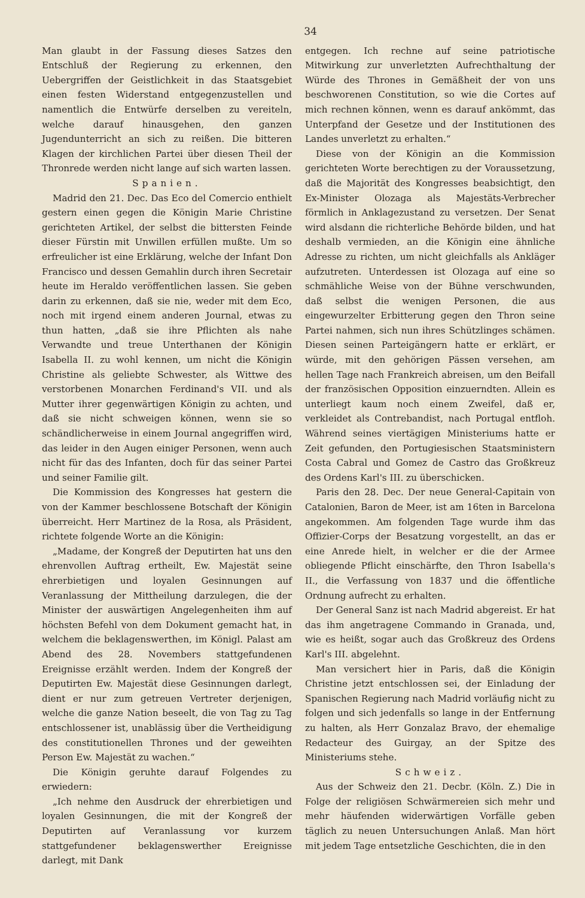34
Man glaubt in der Fassung dieses Satzes den Entschluß der Regierung zu erkennen, den Uebergriffen der Geistlichkeit in das Staatsgebiet einen festen Widerstand entgegenzustellen und namentlich die Entwürfe derselben zu vereiteln, welche darauf hinausgehen, den ganzen Jugendunterricht an sich zu reißen. Die bitteren Klagen der kirchlichen Partei über diesen Theil der Thronrede werden nicht lange auf sich warten lassen.
Spanien.
Madrid den 21. Dec. Das Eco del Comercio enthielt gestern einen gegen die Königin Marie Christine gerichteten Artikel, der selbst die bittersten Feinde dieser Fürstin mit Unwillen erfüllen mußte. Um so erfreulicher ist eine Erklärung, welche der Infant Don Francisco und dessen Gemahlin durch ihren Secretair heute im Heraldo veröffentlichen lassen. Sie geben darin zu erkennen, daß sie nie, weder mit dem Eco, noch mit irgend einem anderen Journal, etwas zu thun hatten, „daß sie ihre Pflichten als nahe Verwandte und treue Unterthanen der Königin Isabella II. zu wohl kennen, um nicht die Königin Christine als geliebte Schwester, als Wittwe des verstorbenen Monarchen Ferdinand's VII. und als Mutter ihrer gegenwärtigen Königin zu achten, und daß sie nicht schweigen können, wenn sie so schändlicherweise in einem Journal angegriffen wird, das leider in den Augen einiger Personen, wenn auch nicht für das des Infanten, doch für das seiner Partei und seiner Familie gilt.
Die Kommission des Kongresses hat gestern die von der Kammer beschlossene Botschaft der Königin überreicht. Herr Martinez de la Rosa, als Präsident, richtete folgende Worte an die Königin:
„Madame, der Kongreß der Deputirten hat uns den ehrenvollen Auftrag ertheilt, Ew. Majestät seine ehrerbietigen und loyalen Gesinnungen auf Veranlassung der Mittheilung darzulegen, die der Minister der auswärtigen Angelegenheiten ihm auf höchsten Befehl von dem Dokument gemacht hat, in welchem die beklagenswerthen, im Königl. Palast am Abend des 28. Novembers stattgefundenen Ereignisse erzählt werden. Indem der Kongreß der Deputirten Ew. Majestät diese Gesinnungen darlegt, dient er nur zum getreuen Vertreter derjenigen, welche die ganze Nation beseelt, die von Tag zu Tag entschlossener ist, unablässig über die Vertheidigung des constitutionellen Thrones und der geweihten Person Ew. Majestät zu wachen.“
Die Königin geruhte darauf Folgendes zu erwiedern:
„Ich nehme den Ausdruck der ehrerbietigen und loyalen Gesinnungen, die mit der Kongreß der Deputirten auf Veranlassung vor kurzem stattgefundener beklagenswerther Ereignisse darlegt, mit Dank
entgegen. Ich rechne auf seine patriotische Mitwirkung zur unverletzten Aufrechthaltung der Würde des Thrones in Gemäßheit der von uns beschworenen Constitution, so wie die Cortes auf mich rechnen können, wenn es darauf ankömmt, das Unterpfand der Gesetze und der Institutionen des Landes unverletzt zu erhalten.“
Diese von der Königin an die Kommission gerichteten Worte berechtigen zu der Voraussetzung, daß die Majorität des Kongresses beabsichtigt, den Ex-Minister Olozaga als Majestäts-Verbrecher förmlich in Anklagezustand zu versetzen. Der Senat wird alsdann die richterliche Behörde bilden, und hat deshalb vermieden, an die Königin eine ähnliche Adresse zu richten, um nicht gleichfalls als Ankläger aufzutreten. Unterdessen ist Olozaga auf eine so schmähliche Weise von der Bühne verschwunden, daß selbst die wenigen Personen, die aus eingewurzelter Erbitterung gegen den Thron seine Partei nahmen, sich nun ihres Schützlinges schämen. Diesen seinen Parteigängern hatte er erklärt, er würde, mit den gehörigen Pässen versehen, am hellen Tage nach Frankreich abreisen, um den Beifall der französischen Opposition einzuerndten. Allein es unterliegt kaum noch einem Zweifel, daß er, verkleidet als Contrebandist, nach Portugal entfloh. Während seines viertägigen Ministeriums hatte er Zeit gefunden, den Portugiesischen Staatsministern Costa Cabral und Gomez de Castro das Großkreuz des Ordens Karl's III. zu überschicken.
Paris den 28. Dec. Der neue General-Capitain von Catalonien, Baron de Meer, ist am 16ten in Barcelona angekommen. Am folgenden Tage wurde ihm das Offizier-Corps der Besatzung vorgestellt, an das er eine Anrede hielt, in welcher er die der Armee obliegende Pflicht einschärfte, den Thron Isabella's II., die Verfassung von 1837 und die öffentliche Ordnung aufrecht zu erhalten.
Der General Sanz ist nach Madrid abgereist. Er hat das ihm angetragene Commando in Granada, und, wie es heißt, sogar auch das Großkreuz des Ordens Karl's III. abgelehnt.
Man versichert hier in Paris, daß die Königin Christine jetzt entschlossen sei, der Einladung der Spanischen Regierung nach Madrid vorläufig nicht zu folgen und sich jedenfalls so lange in der Entfernung zu halten, als Herr Gonzalaz Bravo, der ehemalige Redacteur des Guirgay, an der Spitze des Ministeriums stehe.
Schweiz.
Aus der Schweiz den 21. Decbr. (Köln. Z.) Die in Folge der religiösen Schwärmereien sich mehr und mehr häufenden widerwärtigen Vorfälle geben täglich zu neuen Untersuchungen Anlaß. Man hört mit jedem Tage entsetzliche Geschichten, die in den